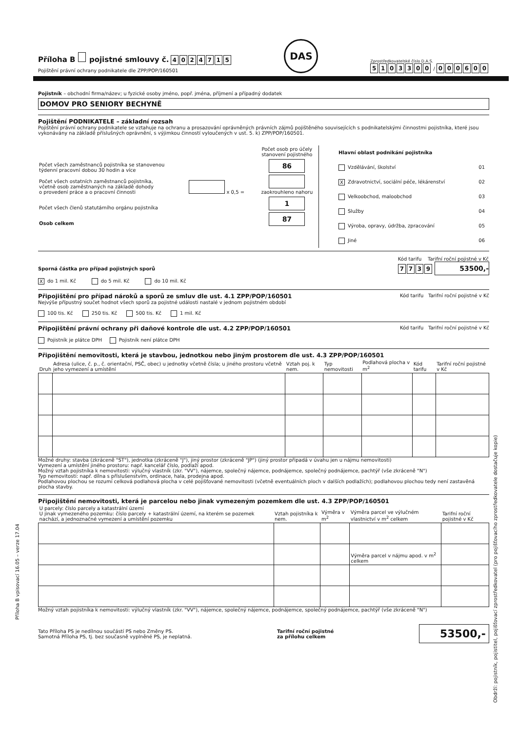Příloha B pojistné smlouvy č. 4024715
Pojištění právní ochrany podnikatele dle ZPP/POP/160501
DAS
Zprostředkovatelské číslo D.A.S.
5103300 / 000600
Pojistník – obchodní firma/název; u fyzické osoby jméno, popř. jména, příjmení a případný dodatek
DOMOV PRO SENIORY BECHYNĚ
Pojištění PODNIKATELE – základní rozsah
Pojištění právní ochrany podnikatele se vztahuje na ochranu a prosazování oprávněných právních zájmů pojištěného souvisejících s podnikatelskými činnostmi pojistníka, které jsou vykonávány na základě příslušných oprávnění, s výjimkou činností vyloučených v ust. 5. k) ZPP/POP/160501.
| | | Počet osob pro účely stanovení pojistného |
| Počet všech zaměstnanců pojistníka se stanovenou týdenní pracovní dobou 30 hodin a více | | 86 |
| Počet všech ostatních zaměstnanců pojistníka, včetně osob zaměstnaných na základě dohody o provedení práce a o pracovní činnosti | x 0,5 = | zaokrouhleno nahoru |
| Počet všech členů statutárního orgánu pojistníka | | 1 |
| Osob celkem | | 87 |
Hlavní oblast podnikání pojistníka
Vzdělávání, školství 01
X Zdravotnictví, sociální péče, lékárenství 02
Velkoobchod, maloobchod 03
Služby 04
Výroba, opravy, údržba, zpracování 05
Jiné 06
Sporná částka pro případ pojistných sporů
Xdo 1 mil. Kč do 5 mil. Kč do 10 mil. Kč
Kód tarifu Tarifní roční pojistné v Kč
7739 53500,-
Připojištění pro případ nároků a sporů ze smluv dle ust. 4.1 ZPP/POP/160501 Kód tarifu Tarifní roční pojistné v Kč
Nejvýše přípustný součet hodnot všech sporů za pojistné události nastalé v jednom pojistném období
100 tis. Kč 250 tis. Kč 500 tis. Kč 1 mil. Kč
Připojištění právní ochrany při daňové kontrole dle ust. 4.2 ZPP/POP/160501 Kód tarifu Tarifní roční pojistné v Kč
Pojistník je plátce DPH Pojistník není plátce DPH
Připojištění nemovitosti, která je stavbou, jednotkou nebo jiným prostorem dle ust. 4.3 ZPP/POP/160501
| Druh | Adresa (ulice, č. p., č. orientační, PSČ, obec) u jednotky včetně čísla; u jiného prostoru včetně jeho vymezení a umístění | Vztah poj. k nem. | Typ nemovitosti | Podlahová plocha v m<sup>2</sup> | Kód tarifu | Tarifní roční pojistné v Kč |
| --- | --- | --- | --- | --- | --- | --- |
Možné druhy: stavba (zkráceně "ST"), jednotka (zkráceně "J"), jiný prostor (zkráceně "JP") (jiný prostor připadá v úvahu jen u nájmu nemovitosti)
Vymezení a umístění jiného prostoru: např. kancelář číslo, podlaží apod.
Možný vztah pojistníka k nemovitosti: výlučný vlastník (zkr. "VV"), nájemce, společný nájemce, podnájemce, společný podnájemce, pachtýř (vše zkráceně "N")
Typ nemovitosti: např. dílna s příslušenstvím, ordinace, hala, prodejna apod.
Podlahovou plochou se rozumí celková podlahová plocha v celé pojišťované nemovitosti (včetně eventuálních ploch v dalších podlažích); podlahovou plochou tedy není zastavěná plocha stavby.
Připojištění nemovitosti, která je parcelou nebo jinak vymezeným pozemkem dle ust. 4.3 ZPP/POP/160501
| U parcely: číslo parcely a katastrální území U jinak vymezeného pozemku: číslo parcely + katastrální území, na kterém se pozemek nachází, a jednoznačné vymezení a umístění pozemku | Vztah pojistníka k nem. | Výměra v m<sup>2</sup> | Výměra parcel ve výlučném vlastnictví v m<sup>2</sup> celkem | Tarifní roční pojistné v Kč |
| --- | --- | --- | --- | --- |
| | | | Výměra parcel v nájmu apod. v m<sup>2</sup> celkem | |
Možný vztah pojistníka k nemovitosti: výlučný vlastník (zkr. "VV"), nájemce, společný nájemce, podnájemce, společný podnájemce, pachtýř (vše zkráceně "N")
Tato Příloha PS je nedílnou součástí PS nebo Změny PS.
Samotná Příloha PS, tj. bez současně vyplněné PS, je neplatná.
Tarifní roční pojistné
za přílohu celkem
53500,-
Příloha B vpisovací 16.05 – verze 17.04
Obdrží: pojistník, pojistitel, pojišťovací zprostředkovatel (pro pojišťovacího zprostředkovatele dostačuje kopie)